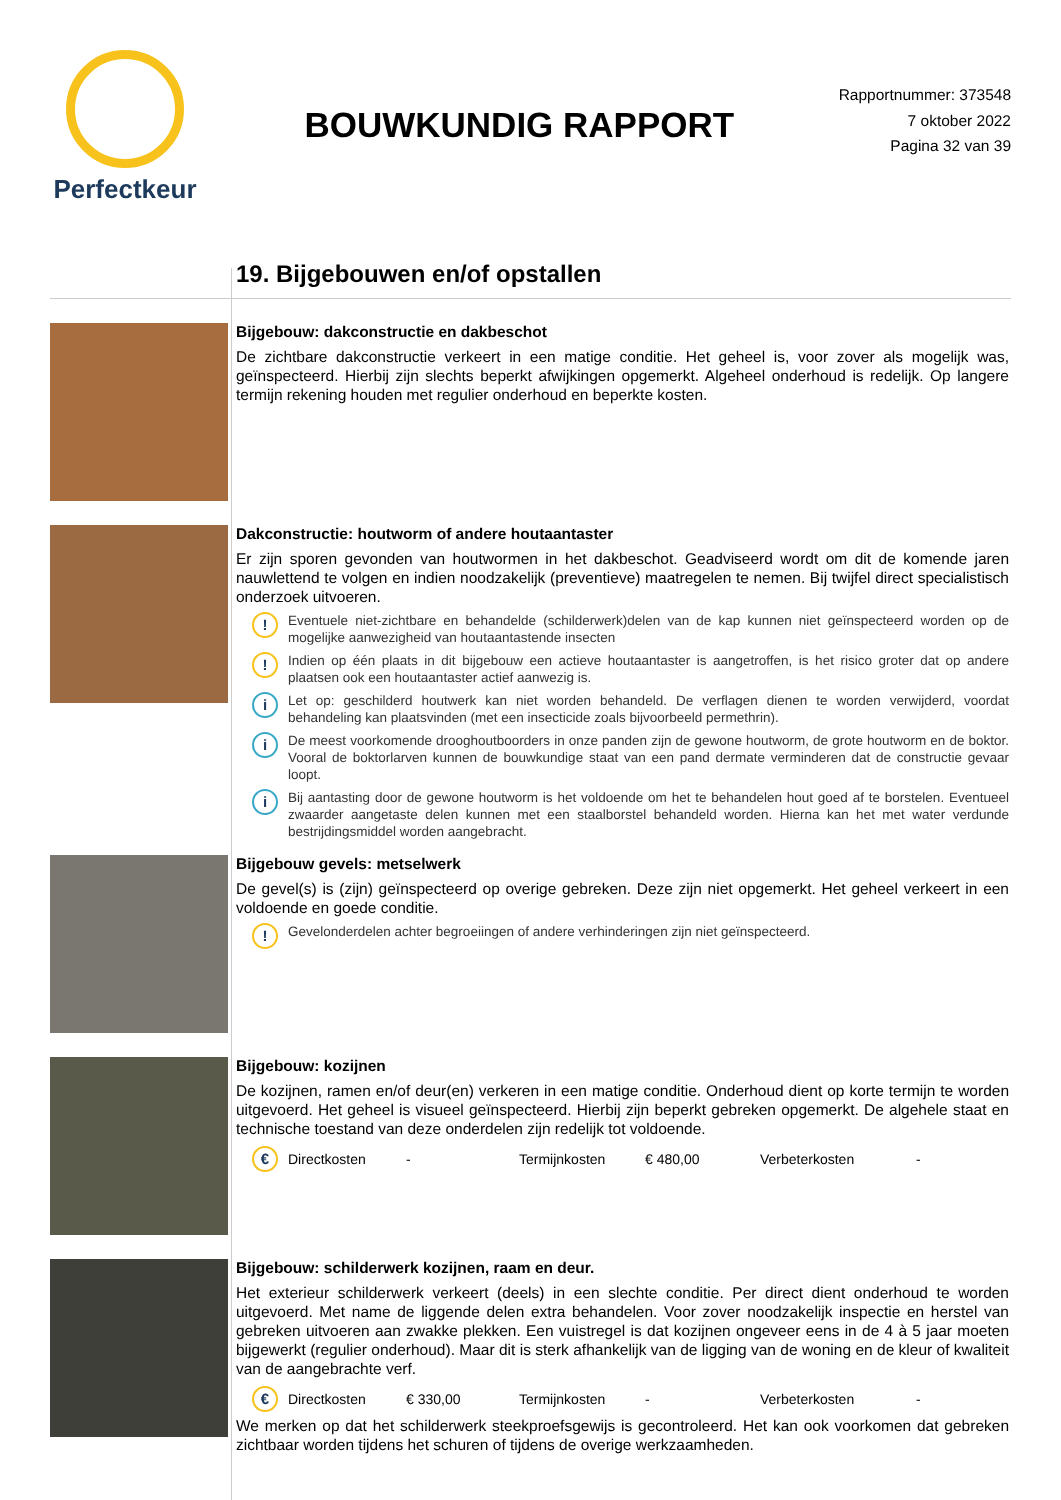Perfectkeur
BOUWKUNDIG RAPPORT
Rapportnummer: 373548
7 oktober 2022
Pagina 32 van 39
19. Bijgebouwen en/of opstallen
Bijgebouw: dakconstructie en dakbeschot
De zichtbare dakconstructie verkeert in een matige conditie. Het geheel is, voor zover als mogelijk was, geïnspecteerd. Hierbij zijn slechts beperkt afwijkingen opgemerkt. Algeheel onderhoud is redelijk. Op langere termijn rekening houden met regulier onderhoud en beperkte kosten.
Dakconstructie: houtworm of andere houtaantaster
Er zijn sporen gevonden van houtwormen in het dakbeschot. Geadviseerd wordt om dit de komende jaren nauwlettend te volgen en indien noodzakelijk (preventieve) maatregelen te nemen. Bij twijfel direct specialistisch onderzoek uitvoeren.
!
Eventuele niet-zichtbare en behandelde (schilderwerk)delen van de kap kunnen niet geïnspecteerd worden op de mogelijke aanwezigheid van houtaantastende insecten
!
Indien op één plaats in dit bijgebouw een actieve houtaantaster is aangetroffen, is het risico groter dat op andere plaatsen ook een houtaantaster actief aanwezig is.
i
Let op: geschilderd houtwerk kan niet worden behandeld. De verflagen dienen te worden verwijderd, voordat behandeling kan plaatsvinden (met een insecticide zoals bijvoorbeeld permethrin).
i
De meest voorkomende drooghoutboorders in onze panden zijn de gewone houtworm, de grote houtworm en de boktor. Vooral de boktorlarven kunnen de bouwkundige staat van een pand dermate verminderen dat de constructie gevaar loopt.
i
Bij aantasting door de gewone houtworm is het voldoende om het te behandelen hout goed af te borstelen. Eventueel zwaarder aangetaste delen kunnen met een staalborstel behandeld worden. Hierna kan het met water verdunde bestrijdingsmiddel worden aangebracht.
Bijgebouw gevels: metselwerk
De gevel(s) is (zijn) geïnspecteerd op overige gebreken. Deze zijn niet opgemerkt. Het geheel verkeert in een voldoende en goede conditie.
!
Gevelonderdelen achter begroeiingen of andere verhinderingen zijn niet geïnspecteerd.
Bijgebouw: kozijnen
De kozijnen, ramen en/of deur(en) verkeren in een matige conditie. Onderhoud dient op korte termijn te worden uitgevoerd. Het geheel is visueel geïnspecteerd. Hierbij zijn beperkt gebreken opgemerkt. De algehele staat en technische toestand van deze onderdelen zijn redelijk tot voldoende.
€
Directkosten - Termijnkosten € 480,00 Verbeterkosten -
Bijgebouw: schilderwerk kozijnen, raam en deur.
Het exterieur schilderwerk verkeert (deels) in een slechte conditie. Per direct dient onderhoud te worden uitgevoerd. Met name de liggende delen extra behandelen. Voor zover noodzakelijk inspectie en herstel van gebreken uitvoeren aan zwakke plekken. Een vuistregel is dat kozijnen ongeveer eens in de 4 à 5 jaar moeten bijgewerkt (regulier onderhoud). Maar dit is sterk afhankelijk van de ligging van de woning en de kleur of kwaliteit van de aangebrachte verf.
€
Directkosten € 330,00 Termijnkosten - Verbeterkosten -
We merken op dat het schilderwerk steekproefsgewijs is gecontroleerd. Het kan ook voorkomen dat gebreken zichtbaar worden tijdens het schuren of tijdens de overige werkzaamheden.